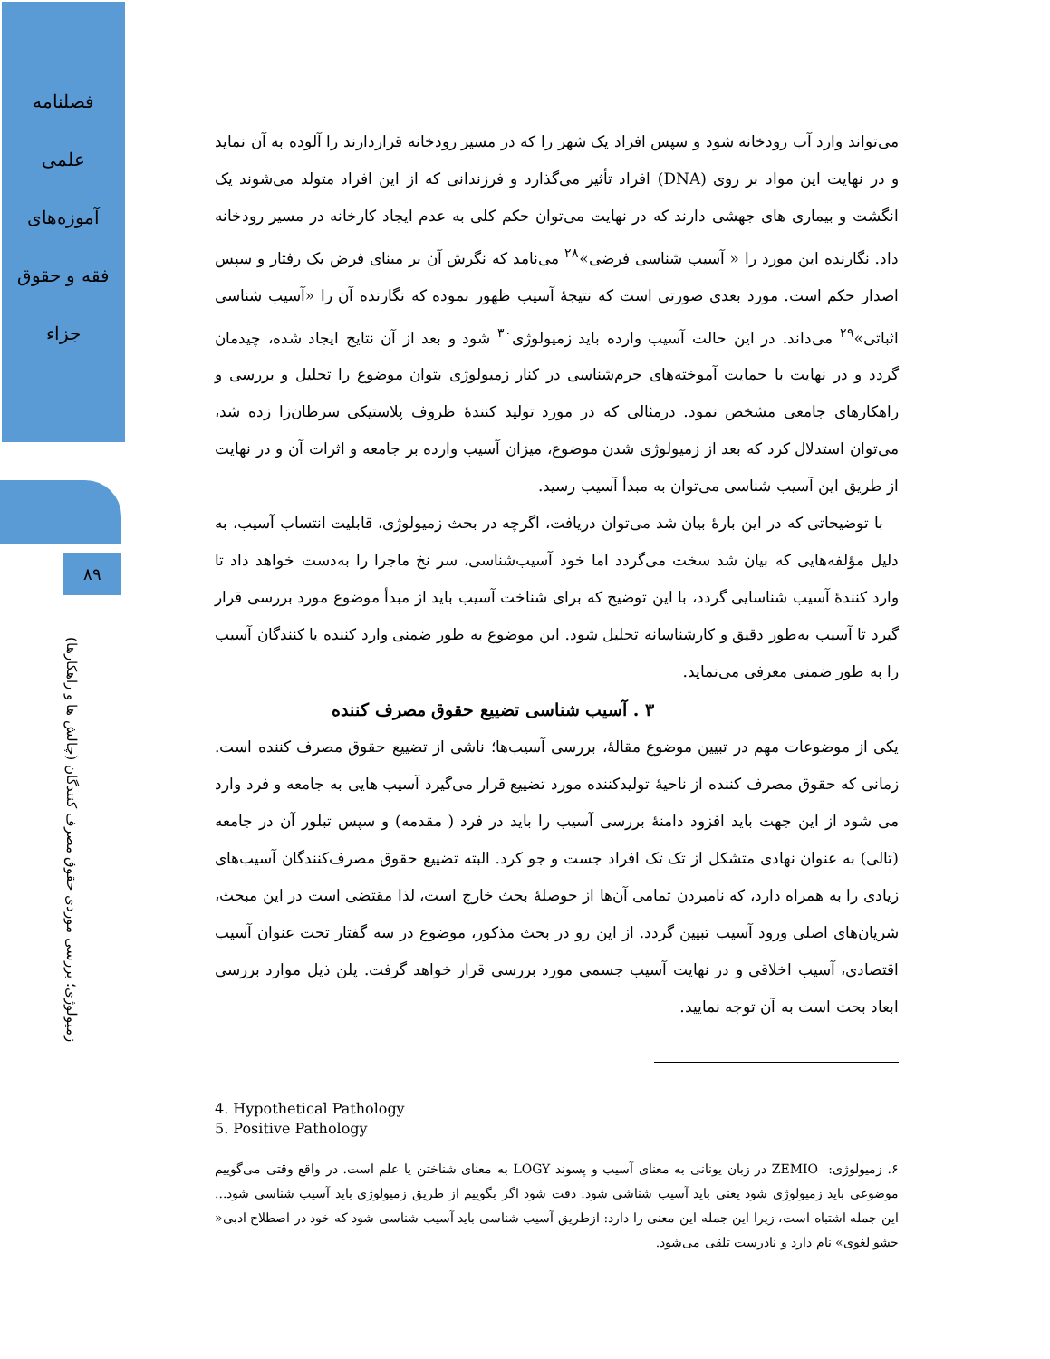فصلنامه
علمی
آموزه‌های
فقه و حقوق
جزاء
۸۹
زمیولوژی؛ بررسی موردی حقوق مصرف کنندگان (چالش ها و راهکارها)
می‌تواند وارد آب رودخانه شود و سپس افراد یک شهر را که در مسیر رودخانه قراردارند را آلوده به آن نماید و در نهایت این مواد بر روی (DNA) افراد تأثیر می‌گذارد و فرزندانی که از این افراد متولد می‌شوند یک انگشت و بیماری های جهشی دارند که در نهایت می‌توان حکم کلی به عدم ایجاد کارخانه در مسیر رودخانه داد. نگارنده این مورد را « آسیب شناسی فرضی»<sup>۲۸</sup> می‌نامد که نگرش آن بر مبنای فرض یک رفتار و سپس اصدار حکم است. مورد بعدی صورتی است که نتیجهٔ آسیب ظهور نموده که نگارنده آن را «آسیب شناسی اثباتی»<sup>۲۹</sup> می‌داند. در این حالت آسیب وارده باید زمیولوژی<sup>۳۰</sup> شود و بعد از آن نتایج ایجاد شده، چیدمان گردد و در نهایت با حمایت آموخته‌های جرم‌شناسی در کنار زمیولوژی بتوان موضوع را تحلیل و بررسی و راهکارهای جامعی مشخص نمود. درمثالی که در مورد تولید کنندهٔ ظروف پلاستیکی سرطان‌زا زده شد، می‌توان استدلال کرد که بعد از زمیولوژی شدن موضوع، میزان آسیب وارده بر جامعه و اثرات آن و در نهایت از طریق این آسیب شناسی می‌توان به مبدأ آسیب رسید.
با توضیحاتی که در این بارهٔ بیان شد می‌توان دریافت، اگرچه در بحث زمیولوژی، قابلیت انتساب آسیب، به دلیل مؤلفه‌هایی که بیان شد سخت می‌گردد اما خود آسیب‌شناسی، سر نخ ماجرا را به‌دست خواهد داد تا وارد کنندهٔ آسیب شناسایی گردد، با این توضیح که برای شناخت آسیب باید از مبدأ موضوع مورد بررسی قرار گیرد تا آسیب به‌طور دقیق و کارشناسانه تحلیل شود. این موضوع به طور ضمنی وارد کننده یا کنندگان آسیب را به طور ضمنی معرفی می‌نماید.
۳ . آسیب شناسی تضییع حقوق مصرف کننده
یکی از موضوعات مهم در تبیین موضوع مقالهٔ، بررسی آسیب‌ها؛ ناشی از تضییع حقوق مصرف کننده است. زمانی که حقوق مصرف کننده از ناحیهٔ تولیدکننده مورد تضییع قرار می‌گیرد آسیب هایی به جامعه و فرد وارد می شود از این جهت باید افزود دامنهٔ بررسی آسیب را باید در فرد ( مقدمه) و سپس تبلور آن در جامعه (تالی) به عنوان نهادی متشکل از تک تک افراد جست و جو کرد. البته تضییع حقوق مصرف‌کنندگان آسیب‌های زیادی را به همراه دارد، که نامبردن تمامی آن‌ها از حوصلهٔ بحث خارج است، لذا مقتضی است در این مبحث، شریان‌های اصلی ورود آسیب تبیین گردد. از این رو در بحث مذکور، موضوع در سه گفتار تحت عنوان آسیب اقتصادی، آسیب اخلاقی و در نهایت آسیب جسمی مورد بررسی قرار خواهد گرفت. پلن ذیل موارد بررسی ابعاد بحث است به آن توجه نمایید.
4. Hypothetical Pathology
5. Positive Pathology
۶. زمیولوژی: ZEMIO در زبان یونانی به معنای آسیب و پسوند LOGY به معنای شناختن یا علم است. در واقع وقتی می‌گوییم موضوعی باید زمیولوژی شود یعنی باید آسیب شناشی شود. دقت شود اگر بگوییم از طریق زمیولوژی باید آسیب شناسی شود... این جمله اشتباه است، زیرا این جمله این معنی را دارد: ازطریق آسیب شناسی باید آسیب شناسی شود که خود در اصطلاح ادبی« حشو لغوی» نام دارد و نادرست تلقی می‌شود.